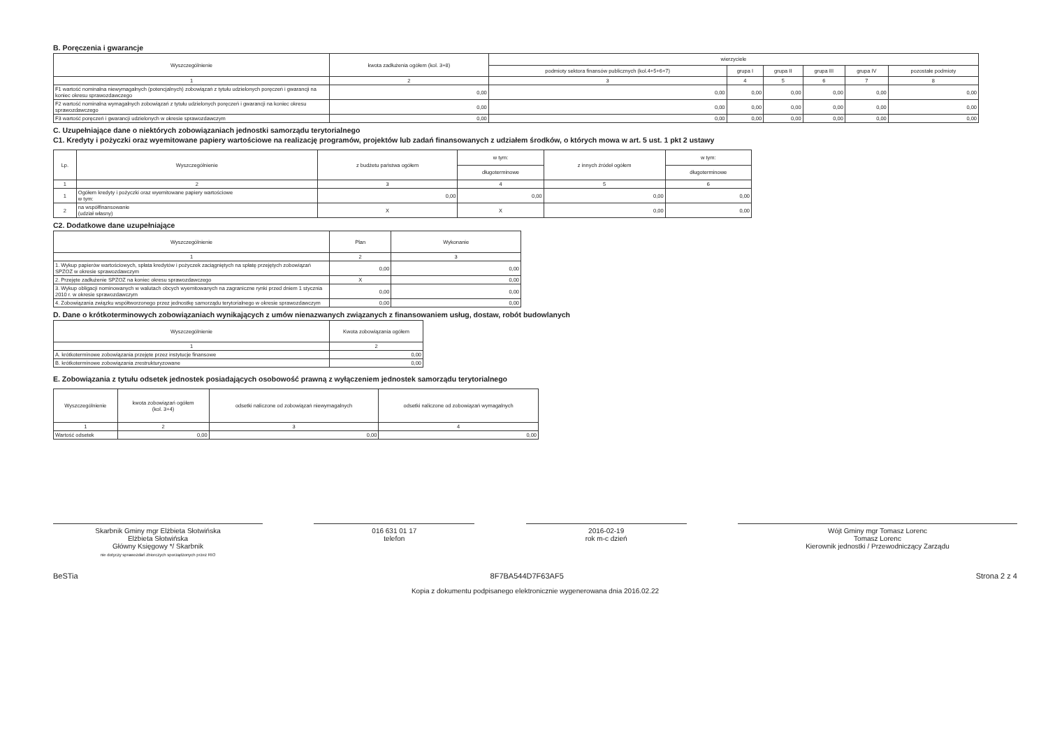B. Poręczenia i gwarancje
| Wyszczególnienie | kwota zadłużenia ogółem (kol. 3+8) | wierzyciele | | | | | |
| --- | --- | --- | --- | --- | --- | --- | --- |
| | | podmioty sektora finansów publicznych (kol.4+5+6+7) | grupa I | grupa II | grupa III | grupa IV | pozostałe podmioty |
| 1 | 2 | 3 | 4 | 5 | 6 | 7 | 8 |
| F1 wartość nominalna niewymagalnych (potencjalnych) zobowiązań z tytułu udzielonych poręczeń i gwarancji na koniec okresu sprawozdawczego | 0,00 | 0,00 | 0,00 | 0,00 | 0,00 | 0,00 | 0,00 |
| F2 wartość nominalna wymagalnych zobowiązań z tytułu udzielonych poręczeń i gwarancji na koniec okresu sprawozdawczego | 0,00 | 0,00 | 0,00 | 0,00 | 0,00 | 0,00 | 0,00 |
| F3 wartość poręczeń i gwarancji udzielonych w okresie sprawozdawczym | 0,00 | 0,00 | 0,00 | 0,00 | 0,00 | 0,00 | 0,00 |
C. Uzupełniające dane o niektórych zobowiązaniach jednostki samorządu terytorialnego
C1. Kredyty i pożyczki oraz wyemitowane papiery wartościowe na realizację programów, projektów lub zadań finansowanych z udziałem środków, o których mowa w art. 5 ust. 1 pkt 2 ustawy
| Lp. | Wyszczególnienie | z budżetu państwa ogółem | w tym: | z innych źródeł ogółem | w tym: |
| --- | --- | --- | --- | --- | --- |
| | | | długoterminowe | | długoterminowe |
| 1 | 2 | 3 | 4 | 5 | 6 |
| 1 | Ogółem kredyty i pożyczki oraz wyemitowane papiery wartościowe w tym: | 0,00 | 0,00 | 0,00 | 0,00 |
| 2 | na współfinansowanie (udział własny) | X | X | 0,00 | 0,00 |
C2. Dodatkowe dane uzupełniające
| Wyszczególnienie | Plan | Wykonanie |
| --- | --- | --- |
| 1 | 2 | 3 |
| 1. Wykup papierów wartościowych, spłata kredytów i pożyczek zaciągniętych na spłatę przejętych zobowiązań SPZOZ w okresie sprawozdawczym | 0,00 | 0,00 |
| 2. Przejęte zadłużenie SPZOZ na koniec okresu sprawozdawczego | X | 0,00 |
| 3. Wykup obligacji nominowanych w walutach obcych wyemitowanych na zagraniczne rynki przed dniem 1 stycznia 2010 r. w okresie sprawozdawczym | 0,00 | 0,00 |
| 4. Zobowiązania związku współtworzonego przez jednostkę samorządu terytorialnego w okresie sprawozdawczym | 0,00 | 0,00 |
D. Dane o krótkoterminowych zobowiązaniach wynikających z umów nienazwanych związanych z finansowaniem usług, dostaw, robót budowlanych
| Wyszczególnienie | Kwota zobowiązania ogółem |
| --- | --- |
| 1 | 2 |
| A. krótkoterminowe zobowiązania przejęte przez instytucje finansowe | 0,00 |
| B. krótkoterminowe zobowiązania zrestrukturyzowane | 0,00 |
E. Zobowiązania z tytułu odsetek jednostek posiadających osobowość prawną z wyłączeniem jednostek samorządu terytorialnego
| Wyszczególnienie | kwota zobowiązań ogółem (kol. 3+4) | odsetki naliczone od zobowiązań niewymagalnych | odsetki naliczone od zobowiązań wymagalnych |
| --- | --- | --- | --- |
| 1 | 2 | 3 | 4 |
| Wartość odsetek | 0,00 | 0,00 | 0,00 |
Skarbnik Gminy mgr Elżbieta Słotwińska
Elżbieta Słotwińska
Główny Księgowy */ Skarbnik
nie dotyczy sprawozdań zbiorczych sporządzonych przez RIO
016 631 01 17
telefon
2016-02-19
rok m-c dzień
Wójt Gminy mgr Tomasz Lorenc
Tomasz Lorenc
Kierownik jednostki / Przewodniczący Zarządu
BeSTia 8F7BA544D7F63AF5 Strona 2 z 4
Kopia z dokumentu podpisanego elektronicznie wygenerowana dnia 2016.02.22